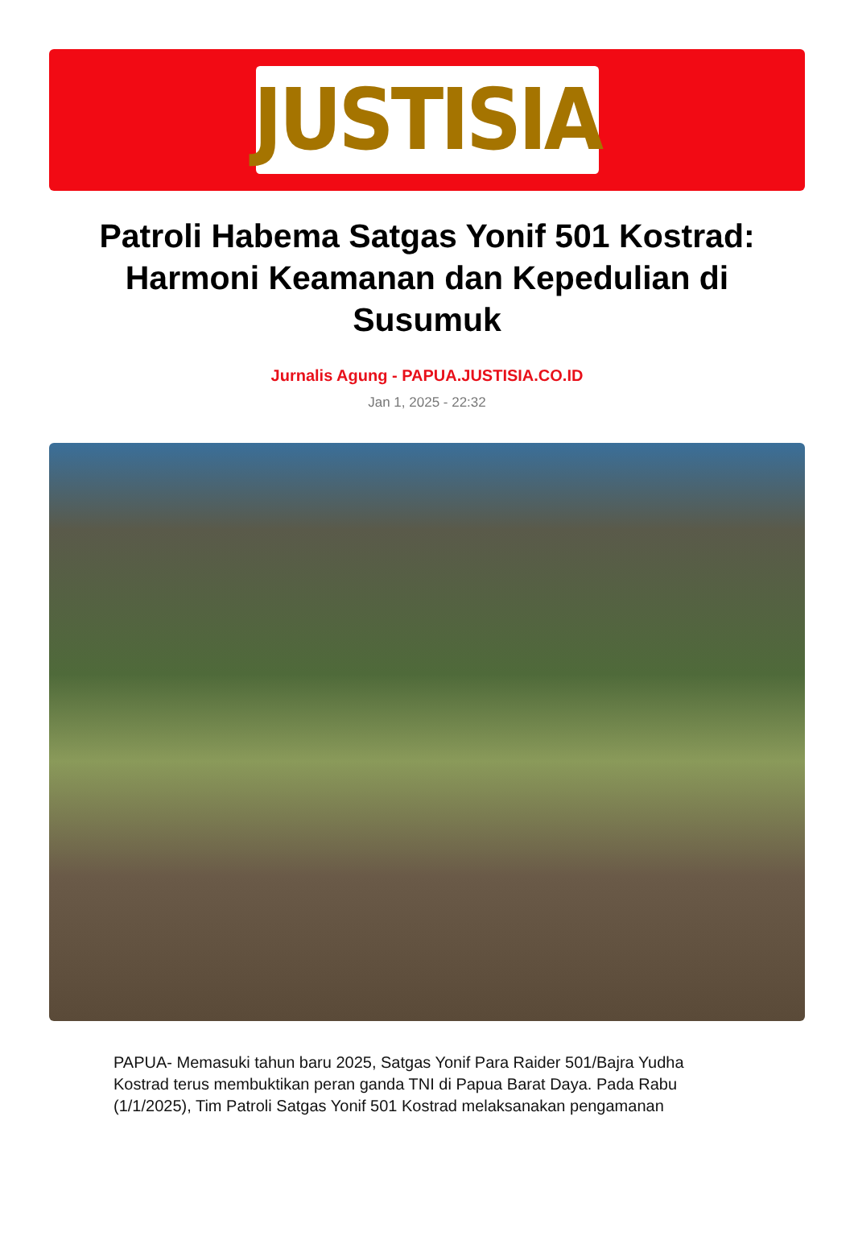JUSTISIA
Patroli Habema Satgas Yonif 501 Kostrad: Harmoni Keamanan dan Kepedulian di Susumuk
Jurnalis Agung - PAPUA.JUSTISIA.CO.ID
Jan 1, 2025 - 22:32
PAPUA- Memasuki tahun baru 2025, Satgas Yonif Para Raider 501/Bajra Yudha Kostrad terus membuktikan peran ganda TNI di Papua Barat Daya. Pada Rabu (1/1/2025), Tim Patroli Satgas Yonif 501 Kostrad melaksanakan pengamanan